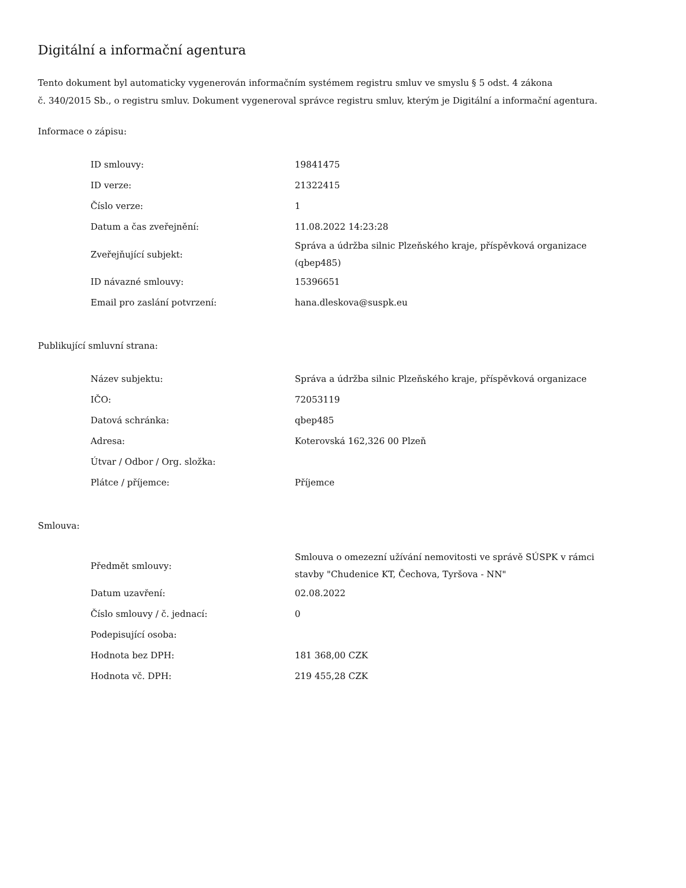Digitální a informační agentura
Tento dokument byl automaticky vygenerován informačním systémem registru smluv ve smyslu § 5 odst. 4 zákona
č. 340/2015 Sb., o registru smluv. Dokument vygeneroval správce registru smluv, kterým je Digitální a informační agentura.
Informace o zápisu:
| ID smlouvy: | 19841475 |
| ID verze: | 21322415 |
| Číslo verze: | 1 |
| Datum a čas zveřejnění: | 11.08.2022 14:23:28 |
| Zveřejňující subjekt: | Správa a údržba silnic Plzeňského kraje, příspěvková organizace (qbep485) |
| ID návazné smlouvy: | 15396651 |
| Email pro zaslání potvrzení: | hana.dleskova@suspk.eu |
Publikující smluvní strana:
| Název subjektu: | Správa a údržba silnic Plzeňského kraje, příspěvková organizace |
| IČO: | 72053119 |
| Datová schránka: | qbep485 |
| Adresa: | Koterovská 162,326 00 Plzeň |
| Útvar / Odbor / Org. složka: | |
| Plátce / příjemce: | Příjemce |
Smlouva:
| Předmět smlouvy: | Smlouva o omezezní užívání nemovitosti ve správě SÚSPK v rámci stavby "Chudenice KT, Čechova, Tyršova - NN" |
| Datum uzavření: | 02.08.2022 |
| Číslo smlouvy / č. jednací: | 0 |
| Podepisující osoba: | |
| Hodnota bez DPH: | 181 368,00 CZK |
| Hodnota vč. DPH: | 219 455,28 CZK |